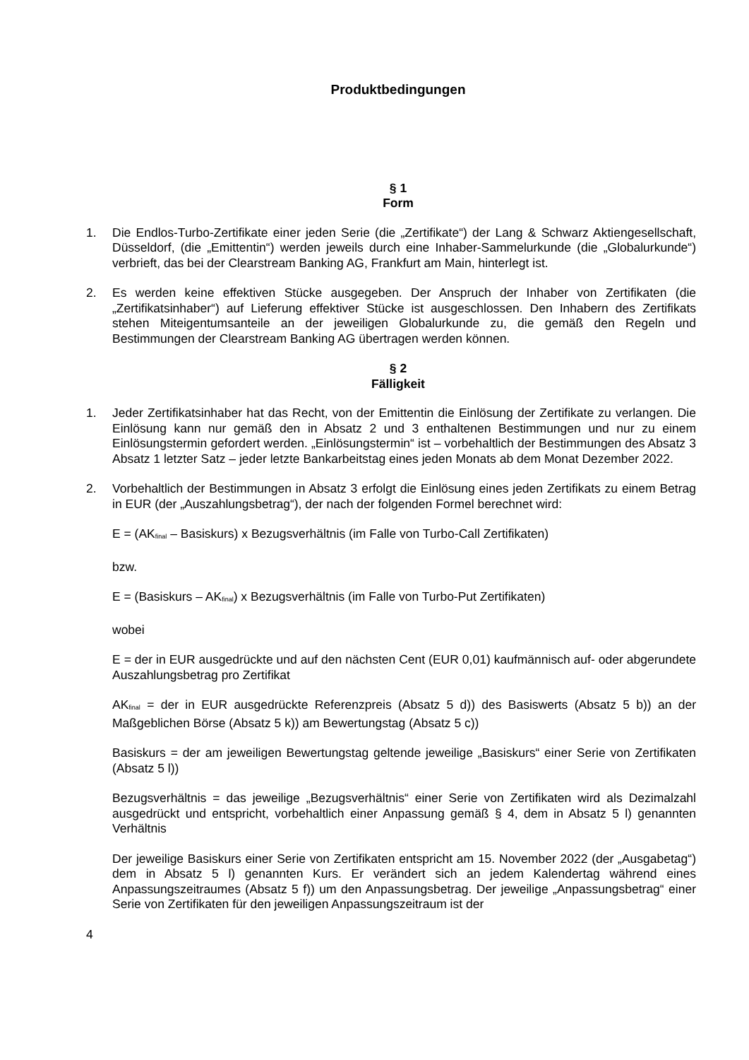Produktbedingungen
§ 1
Form
1. Die Endlos-Turbo-Zertifikate einer jeden Serie (die „Zertifikate“) der Lang & Schwarz Aktiengesellschaft, Düsseldorf, (die „Emittentin“) werden jeweils durch eine Inhaber-Sammelurkunde (die „Globalurkunde“) verbrieft, das bei der Clearstream Banking AG, Frankfurt am Main, hinterlegt ist.
2. Es werden keine effektiven Stücke ausgegeben. Der Anspruch der Inhaber von Zertifikaten (die „Zertifikatsinhaber“) auf Lieferung effektiver Stücke ist ausgeschlossen. Den Inhabern des Zertifikats stehen Miteigentumsanteile an der jeweiligen Globalurkunde zu, die gemäß den Regeln und Bestimmungen der Clearstream Banking AG übertragen werden können.
§ 2
Fälligkeit
1. Jeder Zertifikatsinhaber hat das Recht, von der Emittentin die Einlösung der Zertifikate zu verlangen. Die Einlösung kann nur gemäß den in Absatz 2 und 3 enthaltenen Bestimmungen und nur zu einem Einlösungstermin gefordert werden. „Einlösungstermin“ ist – vorbehaltlich der Bestimmungen des Absatz 3 Absatz 1 letzter Satz – jeder letzte Bankarbeitstag eines jeden Monats ab dem Monat Dezember 2022.
2. Vorbehaltlich der Bestimmungen in Absatz 3 erfolgt die Einlösung eines jeden Zertifikats zu einem Betrag in EUR (der „Auszahlungsbetrag“), der nach der folgenden Formel berechnet wird:
E = (AK<sub>final</sub> – Basiskurs) x Bezugsverhältnis (im Falle von Turbo-Call Zertifikaten)
bzw.
E = (Basiskurs – AK<sub>final</sub>) x Bezugsverhältnis (im Falle von Turbo-Put Zertifikaten)
wobei
E = der in EUR ausgedrückte und auf den nächsten Cent (EUR 0,01) kaufmännisch auf- oder abgerundete Auszahlungsbetrag pro Zertifikat
AK<sub>final</sub> = der in EUR ausgedrückte Referenzpreis (Absatz 5 d)) des Basiswerts (Absatz 5 b)) an der Maßgeblichen Börse (Absatz 5 k)) am Bewertungstag (Absatz 5 c))
Basiskurs = der am jeweiligen Bewertungstag geltende jeweilige „Basiskurs“ einer Serie von Zertifikaten (Absatz 5 l))
Bezugsverhältnis = das jeweilige „Bezugsverhältnis“ einer Serie von Zertifikaten wird als Dezimalzahl ausgedrückt und entspricht, vorbehaltlich einer Anpassung gemäß § 4, dem in Absatz 5 l) genannten Verhältnis
Der jeweilige Basiskurs einer Serie von Zertifikaten entspricht am 15. November 2022 (der „Ausgabetag“) dem in Absatz 5 l) genannten Kurs. Er verändert sich an jedem Kalendertag während eines Anpassungszeitraumes (Absatz 5 f)) um den Anpassungsbetrag. Der jeweilige „Anpassungsbetrag“ einer Serie von Zertifikaten für den jeweiligen Anpassungszeitraum ist der
4